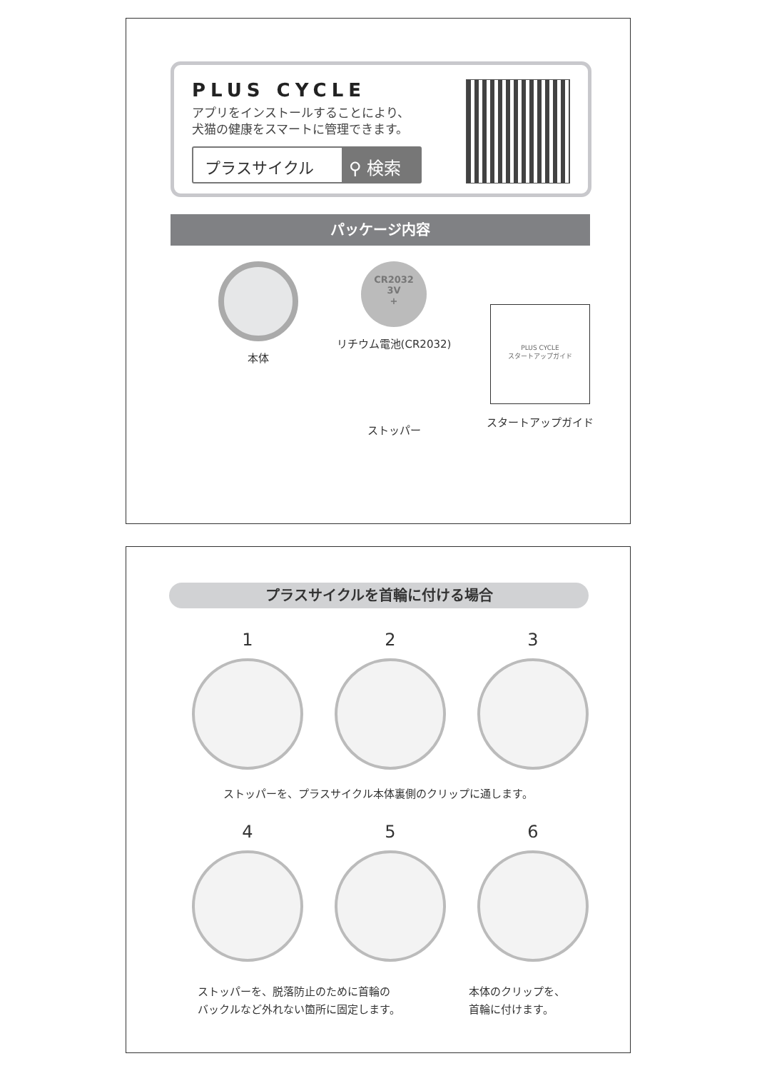PLUS CYCLE
アプリをインストールすることにより、
犬猫の健康をスマートに管理できます。
プラスサイクル ⚲ 検索
パッケージ内容
本体
CR2032
3V
+
リチウム電池(CR2032)
PLUS CYCLE
スタートアップガイド
スタートアップガイド
ストッパー
プラスサイクルを首輪に付ける場合
1
2
3
ストッパーを、プラスサイクル本体裏側のクリップに通します。
4
5
6
ストッパーを、脱落防止のために首輪の
バックルなど外れない箇所に固定します。
本体のクリップを、
首輪に付けます。